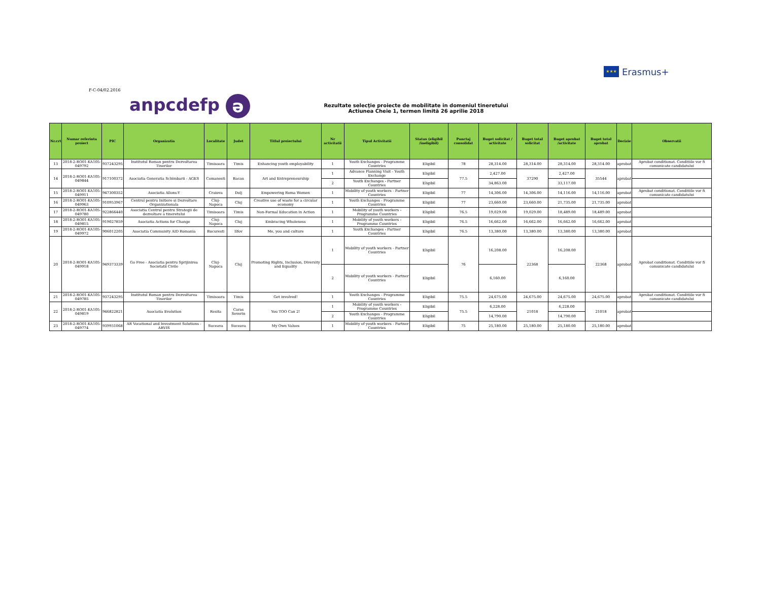★★★
Erasmus+
F-C-04/02.2016
anpcdefp ə
Rezultate selecţie proiecte de mobilitate in domeniul tineretului
Actiunea Cheie 1, termen limită 26 aprilie 2018
| Nr.crt | Numar referinta proiect | PIC | Organizatia | Localitate | Judet | Titlul proiectului | Nr activitatii | Tipul Activitatii | Status (eligibil /ineligibil) | Punctaj consolidat | Buget solicitat / activitate | Buget total solicitat | Buget aprobat /activitate | Buget total aprobat | Decizie | Observatii |
| --- | --- | --- | --- | --- | --- | --- | --- | --- | --- | --- | --- | --- | --- | --- | --- | --- |
| 13 | 2018-2-RO01-KA105-049792 | 937243295 | Institutul Roman pentru Dezvoltarea Tinerilor | Timisoara | Timis | Enhancing youth employability | 1 | Youth Exchanges - Programme Countries | Eligibil | 78 | 28,314.00 | 28,314.00 | 28,314.00 | 28,314.00 | aprobat | Aprobat conditionat. Conditiile vor fi comunicate candidatului |
| 14 | 2018-2-RO01-KA105-049844 | 917100372 | Asociatia Generatia Schimbarii - AGES | Comanesti | Bacau | Art and Entrepreneurship | 1 | Advance Planning Visit - Youth Exchange | Eligibil | 77.5 | 2,427.00 | 37290 | 2,427.00 | 35544 | aprobat | |
| | | | | | | | 2 | Youth Exchanges - Partner Countries | Eligibil | | 34,863.00 | | 33,117.00 | | | |
| 15 | 2018-2-RO01-KA105-049911 | 947300352 | Asociatia Allons-Y | Craiova | Dolj | Empowering Roma Women | 1 | Mobility of youth workers - Partner Countries | Eligibil | 77 | 14,306.00 | 14,306.00 | 14,116.00 | 14,116.00 | aprobat | Aprobat conditionat. Conditiile vor fi comunicate candidatului |
| 16 | 2018-2-RO01-KA105-049963 | 910953967 | Centrul pentru Initiere si Dezvoltare Organizationala | Cluj-Napoca | Cluj | Creative use of waste for a circular economy | 1 | Youth Exchanges - Programme Countries | Eligibil | 77 | 23,660.00 | 23,660.00 | 21,735.00 | 21,735.00 | aprobat | |
| 17 | 2018-2-RO01-KA105-049780 | 922866440 | Asociatia Centrul pentru Strategii de dezvoltare a tineretului | Timisoara | Timis | Non-Formal Education in Action | 1 | Mobility of youth workers - Programme Countries | Eligibil | 76.5 | 19,029.00 | 19,029.00 | 18,489.00 | 18,489.00 | aprobat | |
| 18 | 2018-2-RO01-KA105-049815 | 919027859 | Asociatia Actions for Change | Cluj-Napoca | Cluj | Embracing Wholeness | 1 | Mobility of youth workers - Programme Countries | Eligibil | 76.5 | 16,662.00 | 16,662.00 | 16,662.00 | 16,662.00 | aprobat | |
| 19 | 2018-2-RO01-KA105-049972 | 906012205 | Asociatia Community AID Romania | Bucuresti | Ilfov | Me, you and culture | 1 | Youth Exchanges - Partner Countries | Eligibil | 76.5 | 13,380.00 | 13,380.00 | 13,380.00 | 13,380.00 | aprobat | |
| 20 | 2018-2-RO01-KA105-049918 | 949373339 | Go Free - Asociatia pentru Sprijinirea Societatii Civile | Cluj-Napoca | Cluj | Promoting Rights, Inclusion, Diversity and Equality | 1 | Mobility of youth workers - Partner Countries | Eligibil | 76 | 16,208.00 | 22368 | 16,208.00 | 22368 | aprobat | Aprobat conditionat. Conditiile vor fi comunicate candidatului |
| | | | | | | | 2 | Mobility of youth workers - Partner Countries | Eligibil | | 6,160.00 | | 6,160.00 | | | |
| 21 | 2018-2-RO01-KA105-049785 | 937243295 | Institutul Roman pentru Dezvoltarea Tinerilor | Timisoara | Timis | Get involved! | 1 | Youth Exchanges - Programme Countries | Eligibil | 75.5 | 24,675.00 | 24,675.00 | 24,675.00 | 24,675.00 | aprobat | Aprobat conditionat. Conditiile vor fi comunicate candidatului |
| 22 | 2018-2-RO01-KA105-049819 | 946822821 | Asociatia Evolution | Resita | Caras Severin | You TOO Can 2! | 1 | Mobility of youth workers - Programme Countries | Eligibil | 75.5 | 6,228.00 | 21018 | 6,228.00 | 21018 | aprobat | |
| | | | | | | | 2 | Youth Exchanges - Programme Countries | Eligibil | | 14,790.00 | | 14,790.00 | | | |
| 23 | 2018-2-RO01-KA105-049774 | 939931068 | AR Vocational and Investment Solutions - ARVIS | Suceava | Suceava | My Own Values | 1 | Mobility of youth workers - Partner Countries | Eligibil | 75 | 25,180.00 | 25,180.00 | 25,180.00 | 25,180.00 | aprobat | |